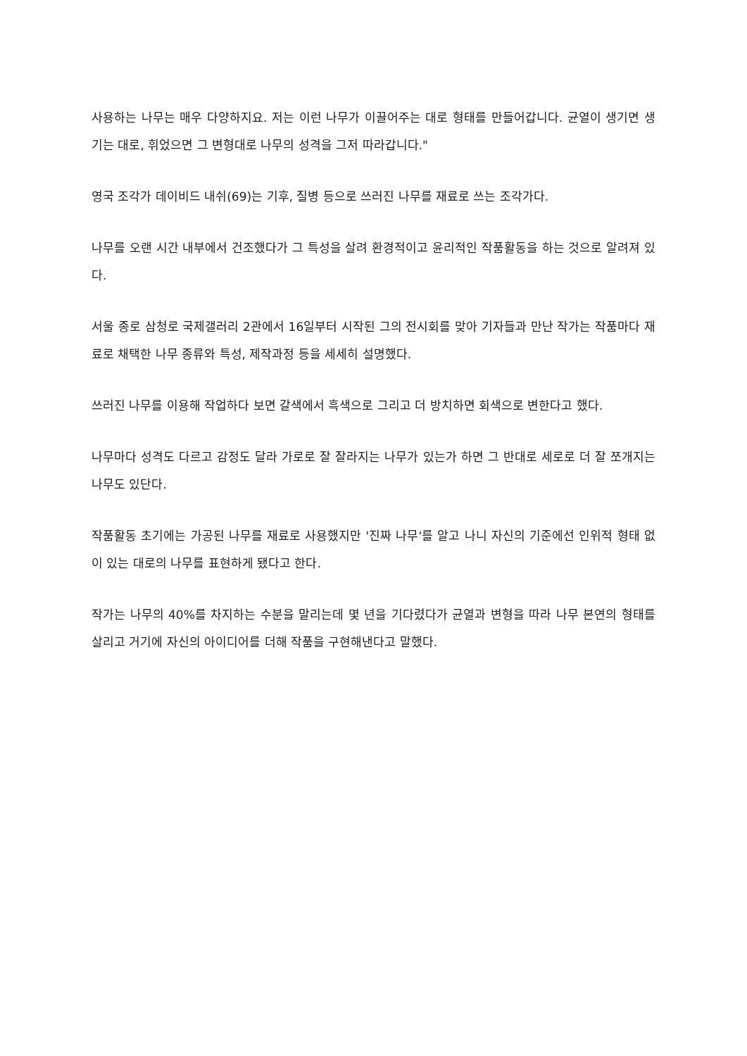사용하는 나무는 매우 다양하지요. 저는 이런 나무가 이끌어주는 대로 형태를 만들어갑니다. 균열이 생기면 생기는 대로, 휘었으면 그 변형대로 나무의 성격을 그저 따라갑니다."
영국 조각가 데이비드 내쉬(69)는 기후, 질병 등으로 쓰러진 나무를 재료로 쓰는 조각가다.
나무를 오랜 시간 내부에서 건조했다가 그 특성을 살려 환경적이고 윤리적인 작품활동을 하는 것으로 알려져 있다.
서울 종로 삼청로 국제갤러리 2관에서 16일부터 시작된 그의 전시회를 맞아 기자들과 만난 작가는 작품마다 재료로 채택한 나무 종류와 특성, 제작과정 등을 세세히 설명했다.
쓰러진 나무를 이용해 작업하다 보면 갈색에서 흑색으로 그리고 더 방치하면 회색으로 변한다고 했다.
나무마다 성격도 다르고 감정도 달라 가로로 잘 잘라지는 나무가 있는가 하면 그 반대로 세로로 더 잘 쪼개지는 나무도 있단다.
작품활동 초기에는 가공된 나무를 재료로 사용했지만 '진짜 나무'를 알고 나니 자신의 기준에선 인위적 형태 없이 있는 대로의 나무를 표현하게 됐다고 한다.
작가는 나무의 40%를 차지하는 수분을 말리는데 몇 년을 기다렸다가 균열과 변형을 따라 나무 본연의 형태를 살리고 거기에 자신의 아이디어를 더해 작품을 구현해낸다고 말했다.